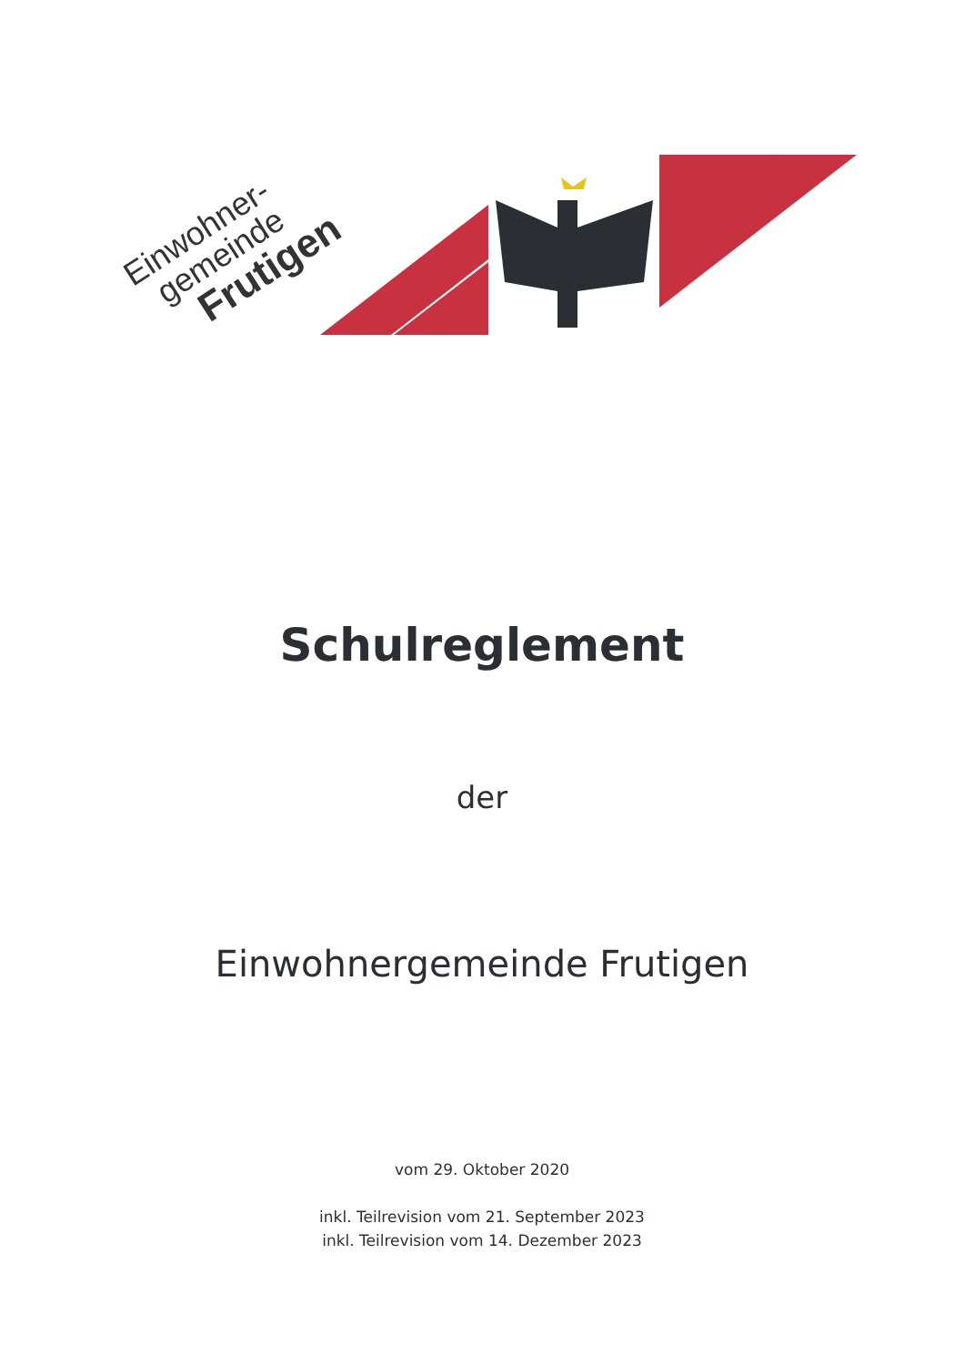Einwohner-
gemeinde
Frutigen
Schulreglement
der
Einwohnergemeinde Frutigen
vom 29. Oktober 2020
inkl. Teilrevision vom 21. September 2023
inkl. Teilrevision vom 14. Dezember 2023